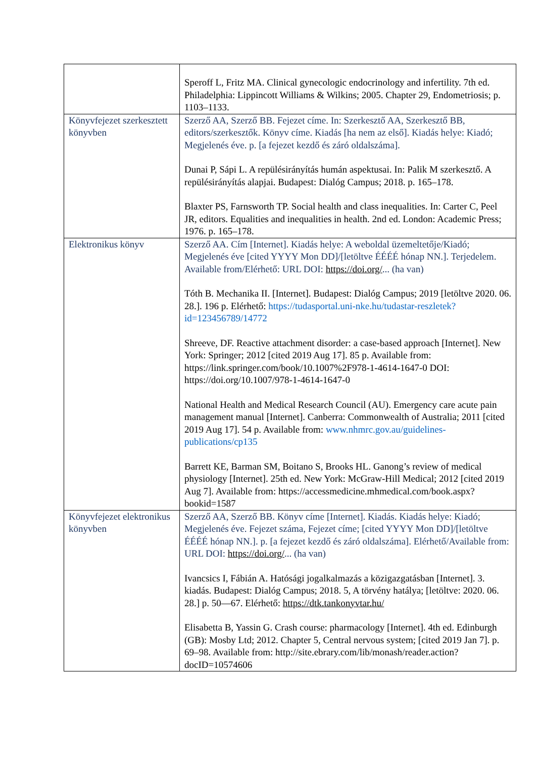| | Speroff L, Fritz MA. Clinical gynecologic endocrinology and infertility. 7th ed. Philadelphia: Lippincott Williams & Wilkins; 2005. Chapter 29, Endometriosis; p. 1103–1133. |
| Könyvfejezet szerkesztett könyvben | Szerző AA, Szerző BB. Fejezet címe. In: Szerkesztő AA, Szerkesztő BB, editors/szerkesztők. Könyv címe. Kiadás [ha nem az első]. Kiadás helye: Kiadó; Megjelenés éve. p. [a fejezet kezdő és záró oldalszáma]. Dunai P, Sápi L. A repülésirányítás humán aspektusai. In: Palik M szerkesztő. A repülésirányítás alapjai. Budapest: Dialóg Campus; 2018. p. 165–178. Blaxter PS, Farnsworth TP. Social health and class inequalities. In: Carter C, Peel JR, editors. Equalities and inequalities in health. 2nd ed. London: Academic Press; 1976. p. 165–178. |
| Elektronikus könyv | Szerző AA. Cím [Internet]. Kiadás helye: A weboldal üzemeltetője/Kiadó; Megjelenés éve [cited YYYY Mon DD]/[letöltve ÉÉÉÉ hónap NN.]. Terjedelem. Available from/Elérhető: URL DOI: https://doi.org/ ... (ha van) Tóth B. Mechanika II. [Internet]. Budapest: Dialóg Campus; 2019 [letöltve 2020. 06. 28.]. 196 p. Elérhető: https://tudasportal.uni-nke.hu/tudastar-reszletek?id=123456789/14772 Shreeve, DF. Reactive attachment disorder: a case-based approach [Internet]. New York: Springer; 2012 [cited 2019 Aug 17]. 85 p. Available from: https://link.springer.com/book/10.1007%2F978-1-4614-1647-0 DOI: https://doi.org/10.1007/978-1-4614-1647-0 National Health and Medical Research Council (AU). Emergency care acute pain management manual [Internet]. Canberra: Commonwealth of Australia; 2011 [cited 2019 Aug 17]. 54 p. Available from: www.nhmrc.gov.au/guidelines-publications/cp135 Barrett KE, Barman SM, Boitano S, Brooks HL. Ganong’s review of medical physiology [Internet]. 25th ed. New York: McGraw-Hill Medical; 2012 [cited 2019 Aug 7]. Available from: https://accessmedicine.mhmedical.com/book.aspx?bookid=1587 |
| Könyvfejezet elektronikus könyvben | Szerző AA, Szerző BB. Könyv címe [Internet]. Kiadás. Kiadás helye: Kiadó; Megjelenés éve. Fejezet száma, Fejezet címe; [cited YYYY Mon DD]/[letöltve ÉÉÉÉ hónap NN.]. p. [a fejezet kezdő és záró oldalszáma]. Elérhető/Available from: URL DOI: https://doi.org/ ... (ha van) Ivancsics I, Fábián A. Hatósági jogalkalmazás a közigazgatásban [Internet]. 3. kiadás. Budapest: Dialóg Campus; 2018. 5, A törvény hatálya; [letöltve: 2020. 06. 28.] p. 50—67. Elérhető: https://dtk.tankonyvtar.hu/ Elisabetta B, Yassin G. Crash course: pharmacology [Internet]. 4th ed. Edinburgh (GB): Mosby Ltd; 2012. Chapter 5, Central nervous system; [cited 2019 Jan 7]. p. 69–98. Available from: http://site.ebrary.com/lib/monash/reader.action?docID=10574606 |